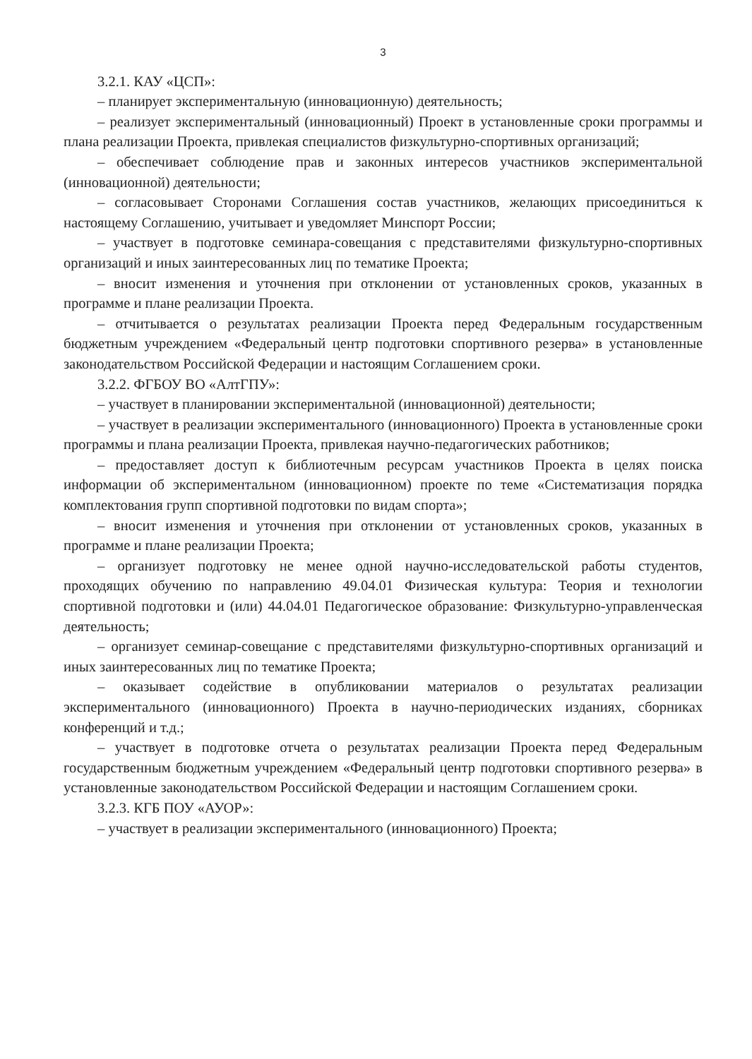3
3.2.1. КАУ «ЦСП»:
– планирует экспериментальную (инновационную) деятельность;
– реализует экспериментальный (инновационный) Проект в установленные сроки программы и плана реализации Проекта, привлекая специалистов физкультурно-спортивных организаций;
– обеспечивает соблюдение прав и законных интересов участников экспериментальной (инновационной) деятельности;
– согласовывает Сторонами Соглашения состав участников, желающих присоединиться к настоящему Соглашению, учитывает и уведомляет Минспорт России;
– участвует в подготовке семинара-совещания с представителями физкультурно-спортивных организаций и иных заинтересованных лиц по тематике Проекта;
– вносит изменения и уточнения при отклонении от установленных сроков, указанных в программе и плане реализации Проекта.
– отчитывается о результатах реализации Проекта перед Федеральным государственным бюджетным учреждением «Федеральный центр подготовки спортивного резерва» в установленные законодательством Российской Федерации и настоящим Соглашением сроки.
3.2.2. ФГБОУ ВО «АлтГПУ»:
– участвует в планировании экспериментальной (инновационной) деятельности;
– участвует в реализации экспериментального (инновационного) Проекта в установленные сроки программы и плана реализации Проекта, привлекая научно-педагогических работников;
– предоставляет доступ к библиотечным ресурсам участников Проекта в целях поиска информации об экспериментальном (инновационном) проекте по теме «Систематизация порядка комплектования групп спортивной подготовки по видам спорта»;
– вносит изменения и уточнения при отклонении от установленных сроков, указанных в программе и плане реализации Проекта;
– организует подготовку не менее одной научно-исследовательской работы студентов, проходящих обучению по направлению 49.04.01 Физическая культура: Теория и технологии спортивной подготовки и (или) 44.04.01 Педагогическое образование: Физкультурно-управленческая деятельность;
– организует семинар-совещание с представителями физкультурно-спортивных организаций и иных заинтересованных лиц по тематике Проекта;
– оказывает содействие в опубликовании материалов о результатах реализации экспериментального (инновационного) Проекта в научно-периодических изданиях, сборниках конференций и т.д.;
– участвует в подготовке отчета о результатах реализации Проекта перед Федеральным государственным бюджетным учреждением «Федеральный центр подготовки спортивного резерва» в установленные законодательством Российской Федерации и настоящим Соглашением сроки.
3.2.3. КГБ ПОУ «АУОР»:
– участвует в реализации экспериментального (инновационного) Проекта;